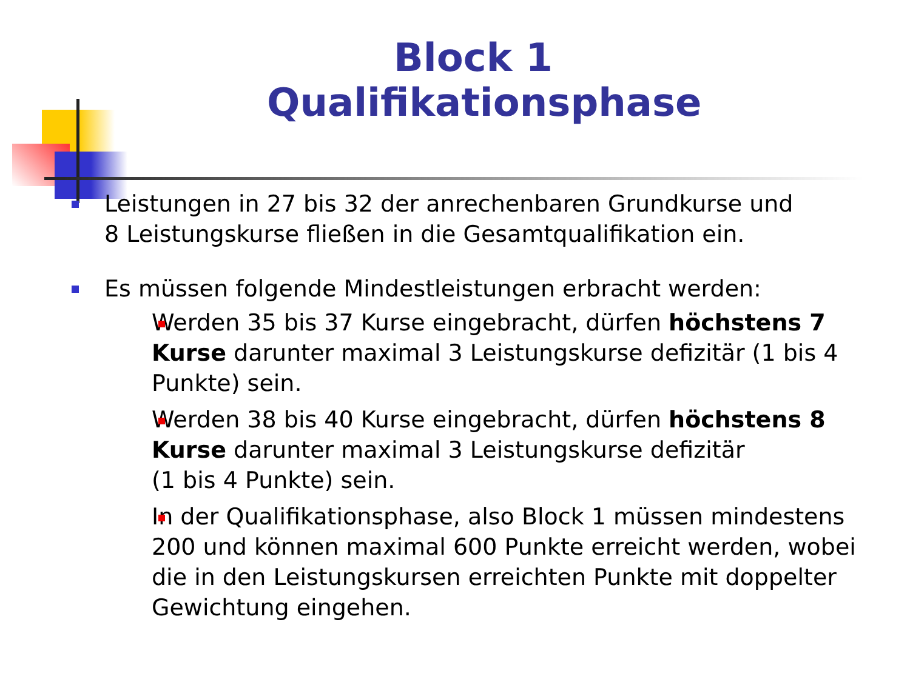Block 1
Qualifikationsphase
Leistungen in 27 bis 32 der anrechenbaren Grundkurse und
8 Leistungskurse fließen in die Gesamtqualifikation ein.
Es müssen folgende Mindestleistungen erbracht werden:
Werden 35 bis 37 Kurse eingebracht, dürfen höchstens 7 Kurse darunter maximal 3 Leistungskurse defizitär (1 bis 4 Punkte) sein.
Werden 38 bis 40 Kurse eingebracht, dürfen höchstens 8 Kurse darunter maximal 3 Leistungskurse defizitär
(1 bis 4 Punkte) sein.
In der Qualifikationsphase, also Block 1 müssen mindestens 200 und können maximal 600 Punkte erreicht werden, wobei die in den Leistungskursen erreichten Punkte mit doppelter Gewichtung eingehen.